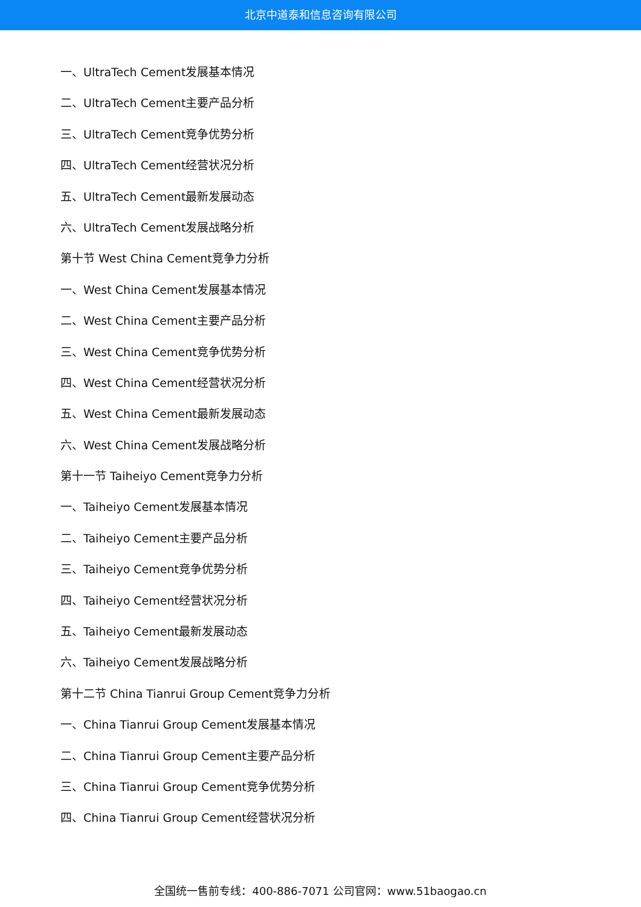北京中道泰和信息咨询有限公司
一、UltraTech Cement发展基本情况
二、UltraTech Cement主要产品分析
三、UltraTech Cement竞争优势分析
四、UltraTech Cement经营状况分析
五、UltraTech Cement最新发展动态
六、UltraTech Cement发展战略分析
第十节 West China Cement竞争力分析
一、West China Cement发展基本情况
二、West China Cement主要产品分析
三、West China Cement竞争优势分析
四、West China Cement经营状况分析
五、West China Cement最新发展动态
六、West China Cement发展战略分析
第十一节 Taiheiyo Cement竞争力分析
一、Taiheiyo Cement发展基本情况
二、Taiheiyo Cement主要产品分析
三、Taiheiyo Cement竞争优势分析
四、Taiheiyo Cement经营状况分析
五、Taiheiyo Cement最新发展动态
六、Taiheiyo Cement发展战略分析
第十二节 China Tianrui Group Cement竞争力分析
一、China Tianrui Group Cement发展基本情况
二、China Tianrui Group Cement主要产品分析
三、China Tianrui Group Cement竞争优势分析
四、China Tianrui Group Cement经营状况分析
全国统一售前专线：400-886-7071 公司官网：www.51baogao.cn